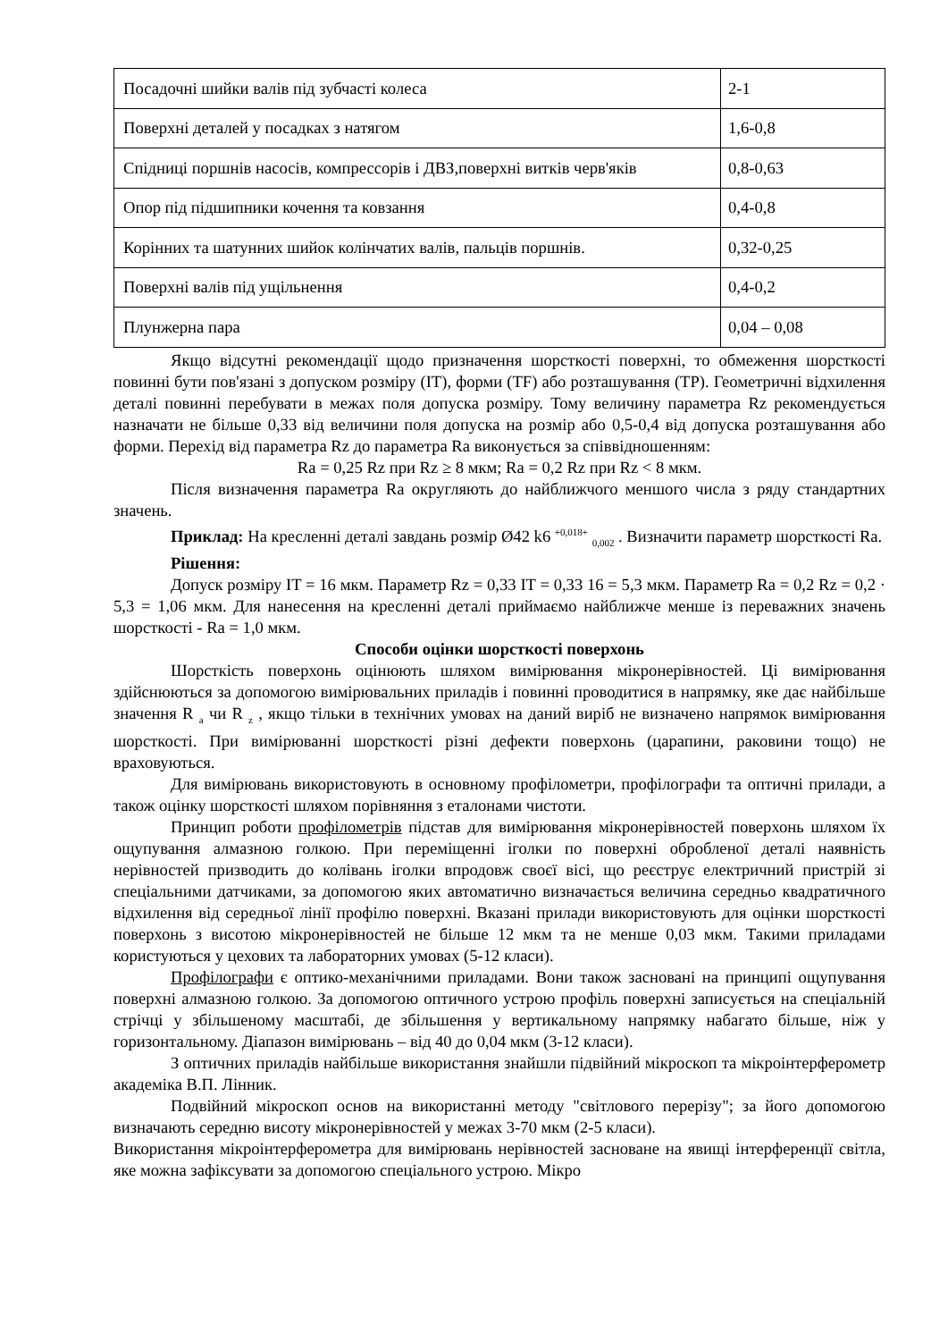| Посадочні шийки валів під зубчасті колеса | 2-1 |
| Поверхні деталей у посадках з натягом | 1,6-0,8 |
| Спідниці поршнів насосів, компрессорів і ДВЗ,поверхні витків черв'яків | 0,8-0,63 |
| Опор під підшипники кочення та ковзання | 0,4-0,8 |
| Корінних та шатунних шийок колінчатих валів, пальців поршнів. | 0,32-0,25 |
| Поверхні валів під ущільнення | 0,4-0,2 |
| Плунжерна пара | 0,04 – 0,08 |
Якщо відсутні рекомендації щодо призначення шорсткості поверхні, то обмеження шорсткості повинні бути пов'язані з допуском розміру (IT), форми (TF) або розташування (TP). Геометричні відхилення деталі повинні перебувати в межах поля допуска розміру. Тому величину параметра Rz рекомендується назначати не більше 0,33 від величини поля допуска на розмір або 0,5-0,4 від допуска розташування або форми. Перехід від параметра Rz до параметра Ra виконується за співвідношенням:
Ra = 0,25 Rz при Rz ≥ 8 мкм; Ra = 0,2 Rz при Rz < 8 мкм.
Після визначення параметра Ra округляють до найближчого меншого числа з ряду стандартних значень.
Приклад: На кресленні деталі завдань розмір Ø42 k6 <sup>+0,018+</sup> <sub>0,002</sub> . Визначити параметр шорсткості Ra.
Рішення:
Допуск розміру IT = 16 мкм. Параметр Rz = 0,33 IT = 0,33 16 = 5,3 мкм. Параметр Ra = 0,2 Rz = 0,2 · 5,3 = 1,06 мкм. Для нанесення на кресленні деталі приймаємо найближче менше із переважних значень шорсткості - Ra = 1,0 мкм.
Способи оцінки шорсткості поверхонь
Шорсткість поверхонь оцінюють шляхом вимірювання мікронерівностей. Ці вимірювання здійснюються за допомогою вимірювальних приладів і повинні проводитися в напрямку, яке дає найбільше значення R <sub>a</sub> чи R <sub>z</sub> , якщо тільки в технічних умовах на даний виріб не визначено напрямок вимірювання шорсткості. При вимірюванні шорсткості різні дефекти поверхонь (царапини, раковини тощо) не враховуються.
Для вимірювань використовують в основному профілометри, профілографи та оптичні прилади, а також оцінку шорсткості шляхом порівняння з еталонами чистоти.
Принцип роботи профілометрів підстав для вимірювання мікронерівностей поверхонь шляхом їх ощупування алмазною голкою. При переміщенні іголки по поверхні обробленої деталі наявність нерівностей призводить до колівань іголки впродовж своєї вісі, що реєструє електричний пристрій зі спеціальними датчиками, за допомогою яких автоматично визначається величина середньо квадратичного відхилення від середньої лінії профілю поверхні. Вказані прилади використовують для оцінки шорсткості поверхонь з висотою мікронерівностей не більше 12 мкм та не менше 0,03 мкм. Такими приладами користуються у цехових та лабораторних умовах (5-12 класи).
Профілографи є оптико-механічними приладами. Вони також засновані на принципі ощупування поверхні алмазною голкою. За допомогою оптичного устрою профіль поверхні записується на спеціальній стрічці у збільшеному масштабі, де збільшення у вертикальному напрямку набагато більше, ніж у горизонтальному. Діапазон вимірювань – від 40 до 0,04 мкм (3-12 класи).
З оптичних приладів найбільше використання знайшли підвійний мікроскоп та мікроінтерферометр академіка В.П. Лінник.
Подвійний мікроскоп основ на використанні методу "світлового перерізу"; за його допомогою визначають середню висоту мікронерівностей у межах 3-70 мкм (2-5 класи).
Використання мікроінтерферометра для вимірювань нерівностей засноване на явищі інтерференції світла, яке можна зафіксувати за допомогою спеціального устрою. Мікро